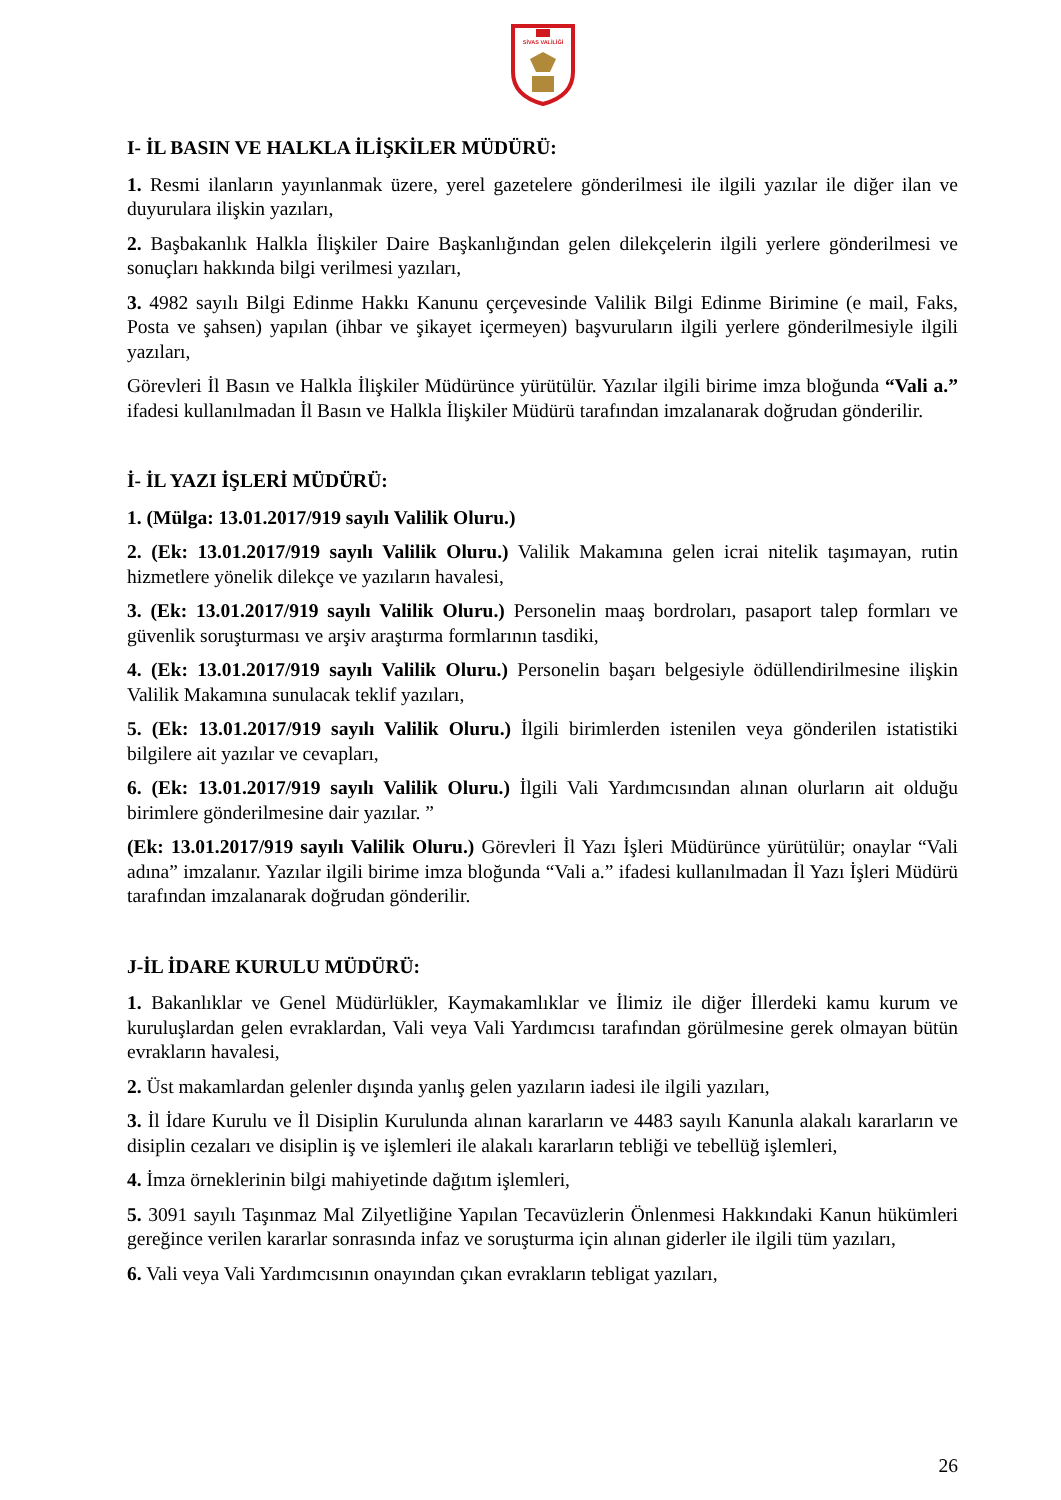SİVAS VALİLİĞİ
I- İL BASIN VE HALKLA İLİŞKİLER MÜDÜRÜ:
1. Resmi ilanların yayınlanmak üzere, yerel gazetelere gönderilmesi ile ilgili yazılar ile diğer ilan ve duyurulara ilişkin yazıları,
2. Başbakanlık Halkla İlişkiler Daire Başkanlığından gelen dilekçelerin ilgili yerlere gönderilmesi ve sonuçları hakkında bilgi verilmesi yazıları,
3. 4982 sayılı Bilgi Edinme Hakkı Kanunu çerçevesinde Valilik Bilgi Edinme Birimine (e mail, Faks, Posta ve şahsen) yapılan (ihbar ve şikayet içermeyen) başvuruların ilgili yerlere gönderilmesiyle ilgili yazıları,
Görevleri İl Basın ve Halkla İlişkiler Müdürünce yürütülür. Yazılar ilgili birime imza bloğunda “Vali a.” ifadesi kullanılmadan İl Basın ve Halkla İlişkiler Müdürü tarafından imzalanarak doğrudan gönderilir.
İ- İL YAZI İŞLERİ MÜDÜRÜ:
1. (Mülga: 13.01.2017/919 sayılı Valilik Oluru.)
2. (Ek: 13.01.2017/919 sayılı Valilik Oluru.) Valilik Makamına gelen icrai nitelik taşımayan, rutin hizmetlere yönelik dilekçe ve yazıların havalesi,
3. (Ek: 13.01.2017/919 sayılı Valilik Oluru.) Personelin maaş bordroları, pasaport talep formları ve güvenlik soruşturması ve arşiv araştırma formlarının tasdiki,
4. (Ek: 13.01.2017/919 sayılı Valilik Oluru.) Personelin başarı belgesiyle ödüllendirilmesine ilişkin Valilik Makamına sunulacak teklif yazıları,
5. (Ek: 13.01.2017/919 sayılı Valilik Oluru.) İlgili birimlerden istenilen veya gönderilen istatistiki bilgilere ait yazılar ve cevapları,
6. (Ek: 13.01.2017/919 sayılı Valilik Oluru.) İlgili Vali Yardımcısından alınan olurların ait olduğu birimlere gönderilmesine dair yazılar. ”
(Ek: 13.01.2017/919 sayılı Valilik Oluru.) Görevleri İl Yazı İşleri Müdürünce yürütülür; onaylar “Vali adına” imzalanır. Yazılar ilgili birime imza bloğunda “Vali a.” ifadesi kullanılmadan İl Yazı İşleri Müdürü tarafından imzalanarak doğrudan gönderilir.
J-İL İDARE KURULU MÜDÜRÜ:
1. Bakanlıklar ve Genel Müdürlükler, Kaymakamlıklar ve İlimiz ile diğer İllerdeki kamu kurum ve kuruluşlardan gelen evraklardan, Vali veya Vali Yardımcısı tarafından görülmesine gerek olmayan bütün evrakların havalesi,
2. Üst makamlardan gelenler dışında yanlış gelen yazıların iadesi ile ilgili yazıları,
3. İl İdare Kurulu ve İl Disiplin Kurulunda alınan kararların ve 4483 sayılı Kanunla alakalı kararların ve disiplin cezaları ve disiplin iş ve işlemleri ile alakalı kararların tebliği ve tebellüğ işlemleri,
4. İmza örneklerinin bilgi mahiyetinde dağıtım işlemleri,
5. 3091 sayılı Taşınmaz Mal Zilyetliğine Yapılan Tecavüzlerin Önlenmesi Hakkındaki Kanun hükümleri gereğince verilen kararlar sonrasında infaz ve soruşturma için alınan giderler ile ilgili tüm yazıları,
6. Vali veya Vali Yardımcısının onayından çıkan evrakların tebligat yazıları,
26